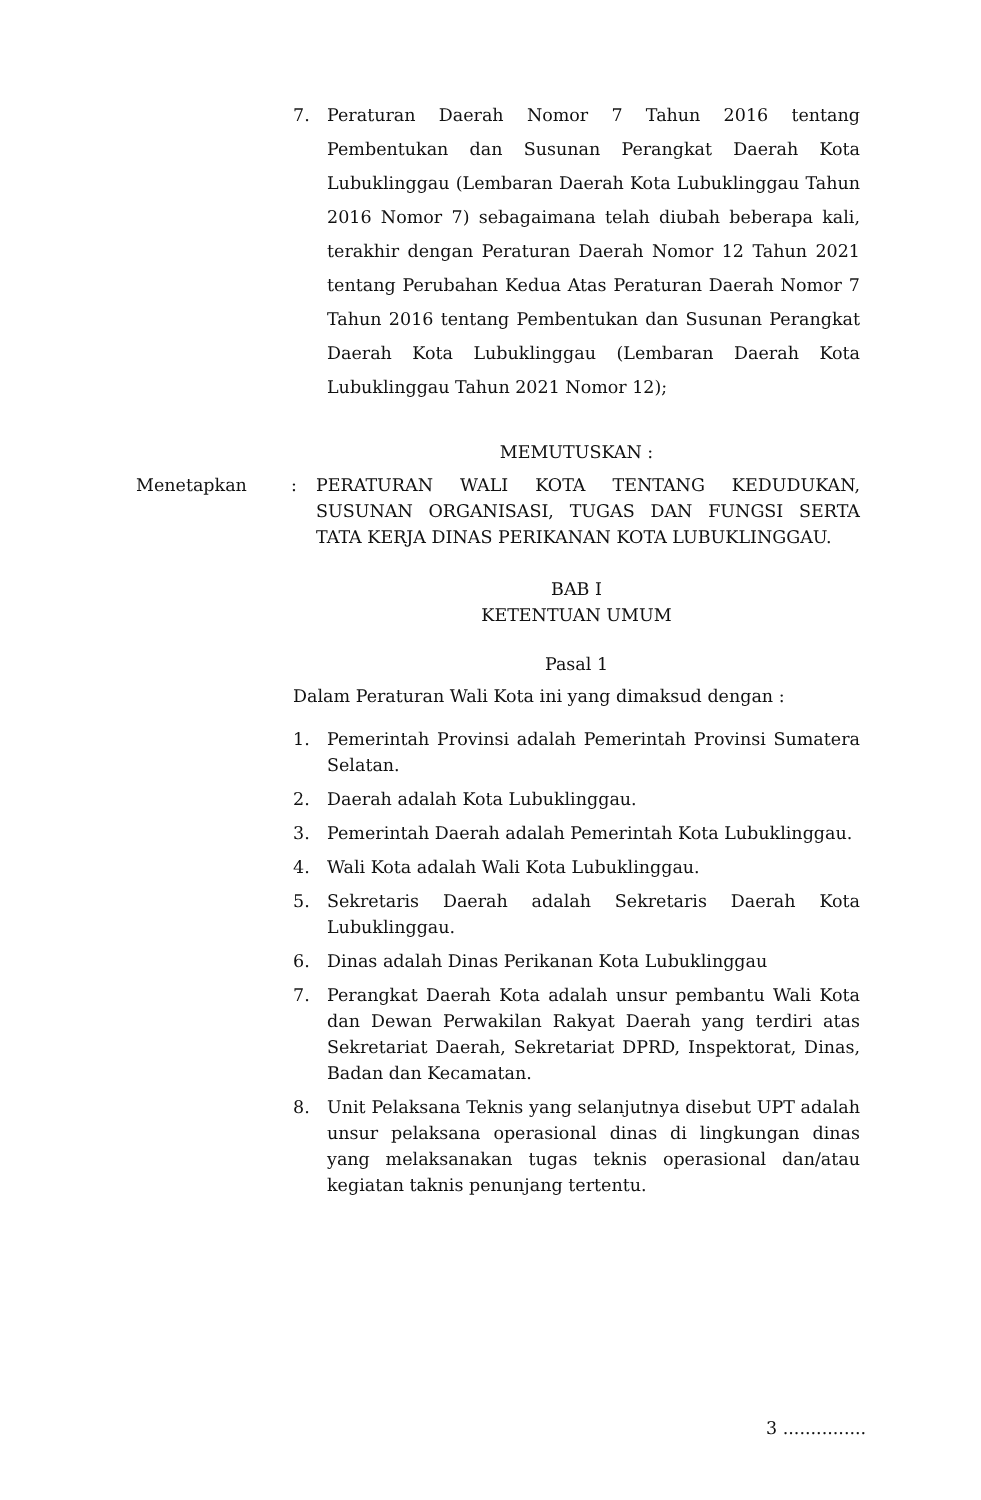7. Peraturan Daerah Nomor 7 Tahun 2016 tentang Pembentukan dan Susunan Perangkat Daerah Kota Lubuklinggau (Lembaran Daerah Kota Lubuklinggau Tahun 2016 Nomor 7) sebagaimana telah diubah beberapa kali, terakhir dengan Peraturan Daerah Nomor 12 Tahun 2021 tentang Perubahan Kedua Atas Peraturan Daerah Nomor 7 Tahun 2016 tentang Pembentukan dan Susunan Perangkat Daerah Kota Lubuklinggau (Lembaran Daerah Kota Lubuklinggau Tahun 2021 Nomor 12);
MEMUTUSKAN :
Menetapkan : PERATURAN WALI KOTA TENTANG KEDUDUKAN, SUSUNAN ORGANISASI, TUGAS DAN FUNGSI SERTA TATA KERJA DINAS PERIKANAN KOTA LUBUKLINGGAU.
BAB I
KETENTUAN UMUM
Pasal 1
Dalam Peraturan Wali Kota ini yang dimaksud dengan :
1. Pemerintah Provinsi adalah Pemerintah Provinsi Sumatera Selatan.
2. Daerah adalah Kota Lubuklinggau.
3. Pemerintah Daerah adalah Pemerintah Kota Lubuklinggau.
4. Wali Kota adalah Wali Kota Lubuklinggau.
5. Sekretaris Daerah adalah Sekretaris Daerah Kota Lubuklinggau.
6. Dinas adalah Dinas Perikanan Kota Lubuklinggau
7. Perangkat Daerah Kota adalah unsur pembantu Wali Kota dan Dewan Perwakilan Rakyat Daerah yang terdiri atas Sekretariat Daerah, Sekretariat DPRD, Inspektorat, Dinas, Badan dan Kecamatan.
8. Unit Pelaksana Teknis yang selanjutnya disebut UPT adalah unsur pelaksana operasional dinas di lingkungan dinas yang melaksanakan tugas teknis operasional dan/atau kegiatan taknis penunjang tertentu.
3 ...............